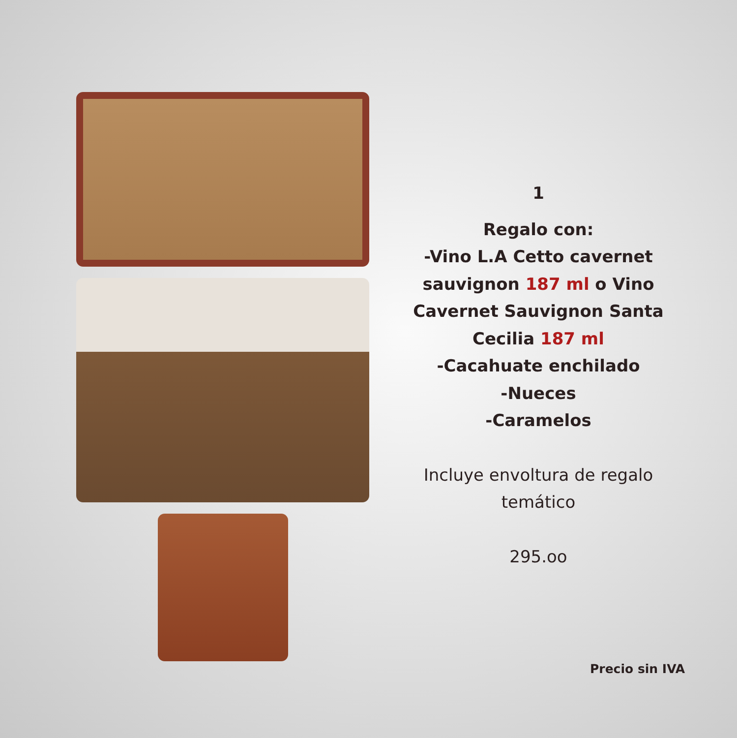1
Regalo con:
-Vino L.A Cetto cavernet sauvignon 187 ml o Vino Cavernet Sauvignon Santa Cecilia 187 ml
-Cacahuate enchilado
-Nueces
-Caramelos
Incluye envoltura de regalo temático
295.oo
Precio sin IVA